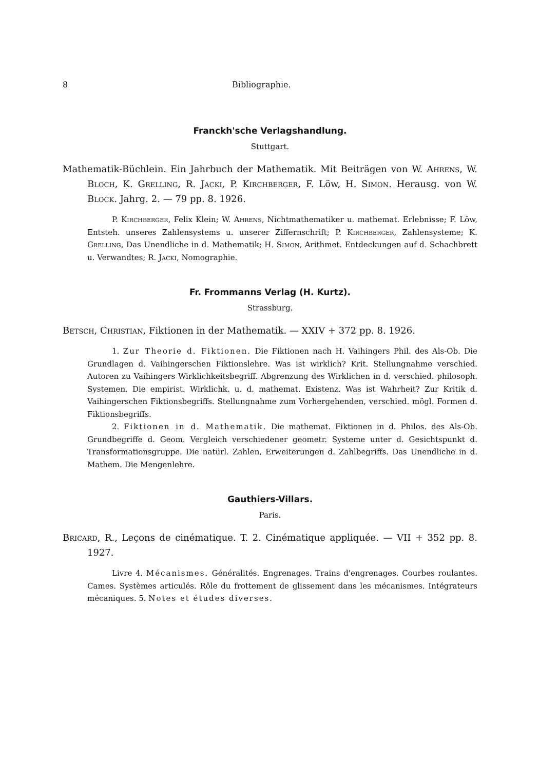8 Bibliographie.
Franckh'sche Verlagshandlung.
Stuttgart.
Mathematik-Büchlein. Ein Jahrbuch der Mathematik. Mit Beiträgen von W. Ahrens, W. Bloch, K. Grelling, R. Jacki, P. Kirchberger, F. Löw, H. Simon. Herausg. von W. Block. Jahrg. 2. — 79 pp. 8. 1926.
P. Kirchberger, Felix Klein; W. Ahrens, Nichtmathematiker u. mathemat. Erlebnisse; F. Löw, Entsteh. unseres Zahlensystems u. unserer Ziffernschrift; P. Kirchberger, Zahlensysteme; K. Grelling, Das Unendliche in d. Mathematik; H. Simon, Arithmet. Entdeckungen auf d. Schachbrett u. Verwandtes; R. Jacki, Nomographie.
Fr. Frommanns Verlag (H. Kurtz).
Strassburg.
Betsch, Christian, Fiktionen in der Mathematik. — XXIV + 372 pp. 8. 1926.
1. Zur Theorie d. Fiktionen. Die Fiktionen nach H. Vaihingers Phil. des Als-Ob. Die Grundlagen d. Vaihingerschen Fiktionslehre. Was ist wirklich? Krit. Stellungnahme verschied. Autoren zu Vaihingers Wirklichkeitsbegriff. Abgrenzung des Wirklichen in d. verschied. philosoph. Systemen. Die empirist. Wirklichk. u. d. mathemat. Existenz. Was ist Wahrheit? Zur Kritik d. Vaihingerschen Fiktionsbegriffs. Stellungnahme zum Vorhergehenden, verschied. mögl. Formen d. Fiktionsbegriffs.
2. Fiktionen in d. Mathematik. Die mathemat. Fiktionen in d. Philos. des Als-Ob. Grundbegriffe d. Geom. Vergleich verschiedener geometr. Systeme unter d. Gesichtspunkt d. Transformationsgruppe. Die natürl. Zahlen, Erweiterungen d. Zahlbegriffs. Das Unendliche in d. Mathem. Die Mengenlehre.
Gauthiers-Villars.
Paris.
Bricard, R., Leçons de cinématique. T. 2. Cinématique appliquée. — VII + 352 pp. 8. 1927.
Livre 4. Mécanismes. Généralités. Engrenages. Trains d'engrenages. Courbes roulantes. Cames. Systèmes articulés. Rôle du frottement de glissement dans les mécanismes. Intégrateurs mécaniques. 5. Notes et études diverses.